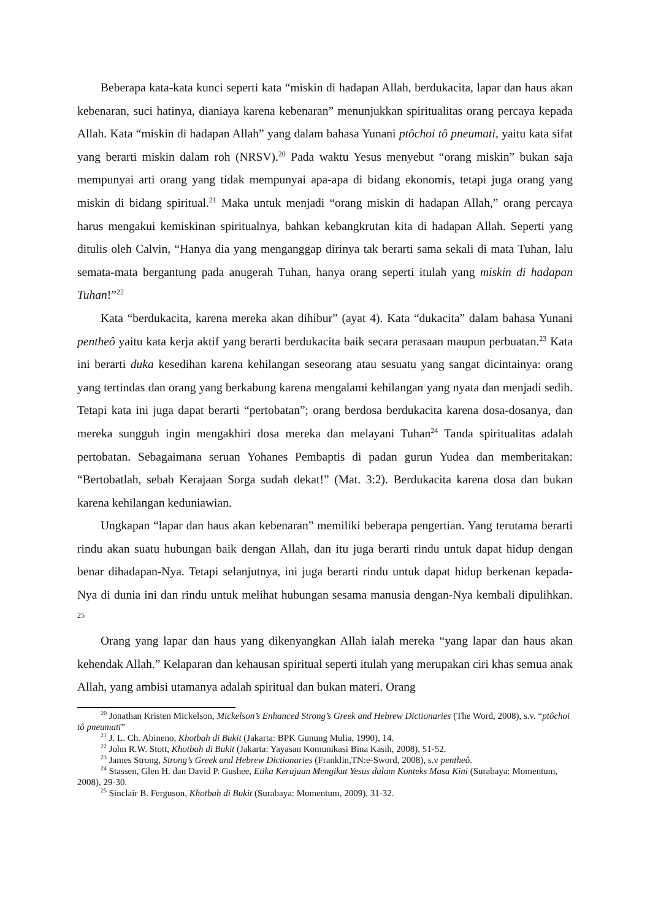Beberapa kata-kata kunci seperti kata “miskin di hadapan Allah, berdukacita, lapar dan haus akan kebenaran, suci hatinya, dianiaya karena kebenaran” menunjukkan spiritualitas orang percaya kepada Allah. Kata “miskin di hadapan Allah” yang dalam bahasa Yunani ptôchoi tô pneumati, yaitu kata sifat yang berarti miskin dalam roh (NRSV).<sup>20</sup> Pada waktu Yesus menyebut “orang miskin” bukan saja mempunyai arti orang yang tidak mempunyai apa-apa di bidang ekonomis, tetapi juga orang yang miskin di bidang spiritual.<sup>21</sup> Maka untuk menjadi “orang miskin di hadapan Allah,” orang percaya harus mengakui kemiskinan spiritualnya, bahkan kebangkrutan kita di hadapan Allah. Seperti yang ditulis oleh Calvin, “Hanya dia yang menganggap dirinya tak berarti sama sekali di mata Tuhan, lalu semata-mata bergantung pada anugerah Tuhan, hanya orang seperti itulah yang miskin di hadapan Tuhan!”<sup>22</sup>
Kata “berdukacita, karena mereka akan dihibur” (ayat 4). Kata “dukacita” dalam bahasa Yunani pentheô yaitu kata kerja aktif yang berarti berdukacita baik secara perasaan maupun perbuatan.<sup>23</sup> Kata ini berarti duka kesedihan karena kehilangan seseorang atau sesuatu yang sangat dicintainya: orang yang tertindas dan orang yang berkabung karena mengalami kehilangan yang nyata dan menjadi sedih. Tetapi kata ini juga dapat berarti “pertobatan”; orang berdosa berdukacita karena dosa-dosanya, dan mereka sungguh ingin mengakhiri dosa mereka dan melayani Tuhan<sup>24</sup> Tanda spiritualitas adalah pertobatan. Sebagaimana seruan Yohanes Pembaptis di padan gurun Yudea dan memberitakan: “Bertobatlah, sebab Kerajaan Sorga sudah dekat!” (Mat. 3:2). Berdukacita karena dosa dan bukan karena kehilangan keduniawian.
Ungkapan “lapar dan haus akan kebenaran” memiliki beberapa pengertian. Yang terutama berarti rindu akan suatu hubungan baik dengan Allah, dan itu juga berarti rindu untuk dapat hidup dengan benar dihadapan-Nya. Tetapi selanjutnya, ini juga berarti rindu untuk dapat hidup berkenan kepada-Nya di dunia ini dan rindu untuk melihat hubungan sesama manusia dengan-Nya kembali dipulihkan. <sup>25</sup>
Orang yang lapar dan haus yang dikenyangkan Allah ialah mereka “yang lapar dan haus akan kehendak Allah.” Kelaparan dan kehausan spiritual seperti itulah yang merupakan ciri khas semua anak Allah, yang ambisi utamanya adalah spiritual dan bukan materi. Orang
<sup>20</sup> Jonathan Kristen Mickelson, Mickelson’s Enhanced Strong’s Greek and Hebrew Dictionaries (The Word, 2008), s.v. “ptôchoi tô pneumati”
<sup>21</sup> J. L. Ch. Abineno, Khotbah di Bukit (Jakarta: BPK Gunung Mulia, 1990), 14.
<sup>22</sup> John R.W. Stott, Khotbah di Bukit (Jakarta: Yayasan Komunikasi Bina Kasih, 2008), 51-52.
<sup>23</sup> James Strong, Strong’s Greek and Hebrew Dictionaries (Franklin,TN:e-Sword, 2008), s.v pentheô.
<sup>24</sup> Stassen, Glen H. dan David P. Gushee, Etika Kerajaan Mengikut Yesus dalam Konteks Masa Kini (Surabaya: Momentum, 2008), 29-30.
<sup>25</sup> Sinclair B. Ferguson, Khotbah di Bukit (Surabaya: Momentum, 2009), 31-32.